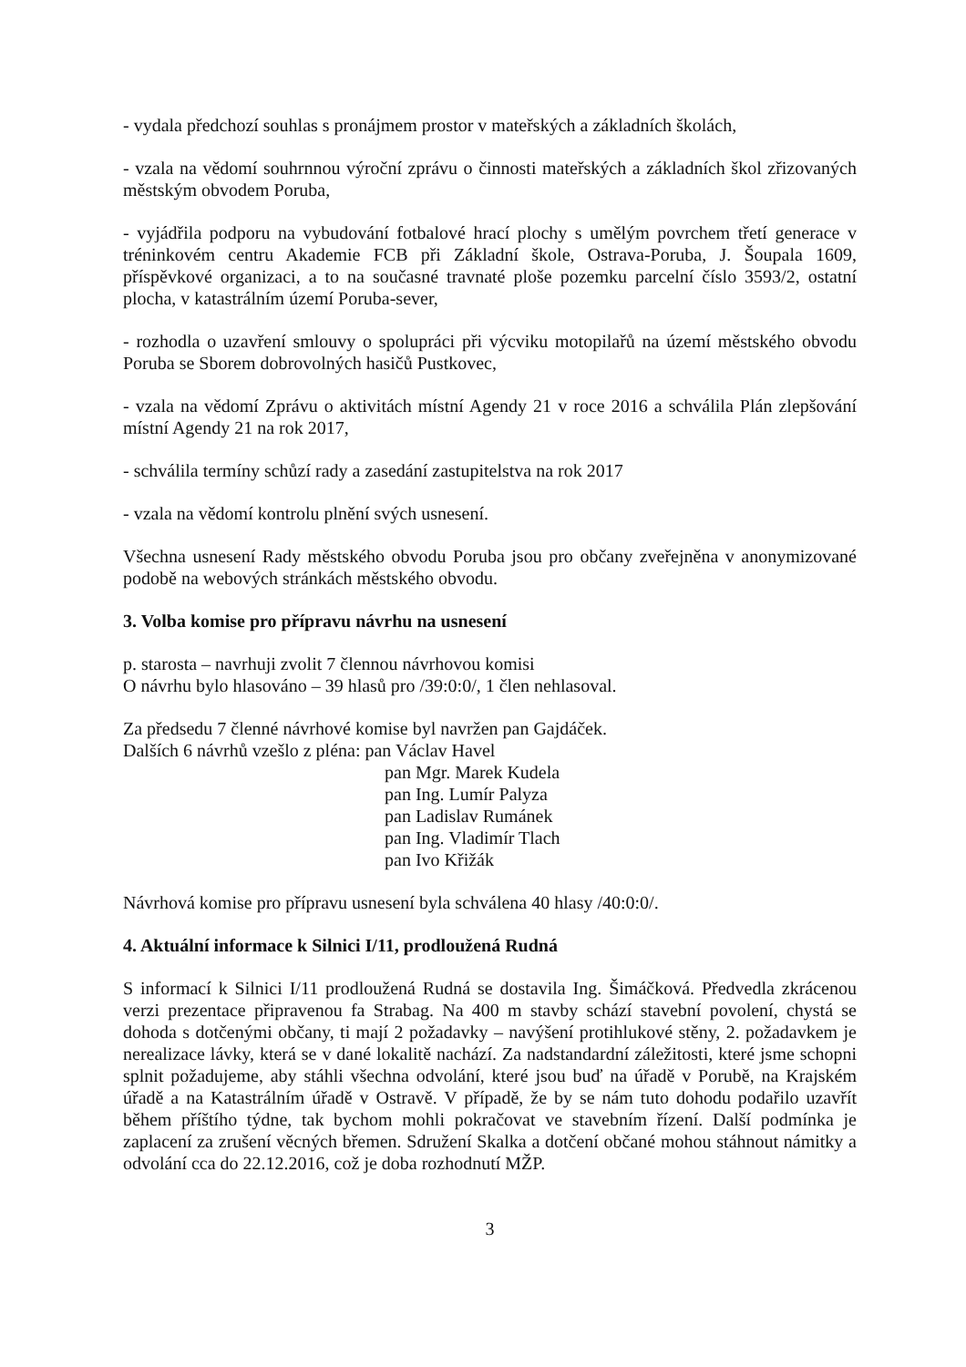- vydala předchozí souhlas s pronájmem prostor v mateřských a základních školách,
- vzala na vědomí souhrnnou výroční zprávu o činnosti mateřských a základních škol zřizovaných městským obvodem Poruba,
- vyjádřila podporu na vybudování fotbalové hrací plochy s umělým povrchem třetí generace v tréninkovém centru Akademie FCB při Základní škole, Ostrava-Poruba, J. Šoupala 1609, příspěvkové organizaci, a to na současné travnaté ploše pozemku parcelní číslo 3593/2, ostatní plocha, v katastrálním území Poruba-sever,
- rozhodla o uzavření smlouvy o spolupráci při výcviku motopilařů na území městského obvodu Poruba se Sborem dobrovolných hasičů Pustkovec,
- vzala na vědomí Zprávu o aktivitách místní Agendy 21 v roce 2016 a schválila Plán zlepšování místní Agendy 21 na rok 2017,
- schválila termíny schůzí rady a zasedání zastupitelstva na rok 2017
- vzala na vědomí kontrolu plnění svých usnesení.
Všechna usnesení Rady městského obvodu Poruba jsou pro občany zveřejněna v anonymizované podobě na webových stránkách městského obvodu.
3. Volba komise pro přípravu návrhu na usnesení
p. starosta – navrhuji zvolit 7 člennou návrhovou komisi
O návrhu bylo hlasováno – 39 hlasů pro /39:0:0/, 1 člen nehlasoval.
Za předsedu 7 členné návrhové komise byl navržen pan Gajdáček.
Dalších 6 návrhů vzešlo z pléna: pan Václav Havel
pan Mgr. Marek Kudela
pan Ing. Lumír Palyza
pan Ladislav Rumánek
pan Ing. Vladimír Tlach
pan Ivo Křižák
Návrhová komise pro přípravu usnesení byla schválena 40 hlasy /40:0:0/.
4. Aktuální informace k Silnici I/11, prodloužená Rudná
S informací k Silnici I/11 prodloužená Rudná se dostavila Ing. Šimáčková. Předvedla zkrácenou verzi prezentace připravenou fa Strabag. Na 400 m stavby schází stavební povolení, chystá se dohoda s dotčenými občany, ti mají 2 požadavky – navýšení protihlukové stěny, 2. požadavkem je nerealizace lávky, která se v dané lokalitě nachází. Za nadstandardní záležitosti, které jsme schopni splnit požadujeme, aby stáhli všechna odvolání, které jsou buď na úřadě v Porubě, na Krajském úřadě a na Katastrálním úřadě v Ostravě. V případě, že by se nám tuto dohodu podařilo uzavřít během příštího týdne, tak bychom mohli pokračovat ve stavebním řízení. Další podmínka je zaplacení za zrušení věcných břemen. Sdružení Skalka a dotčení občané mohou stáhnout námitky a odvolání cca do 22.12.2016, což je doba rozhodnutí MŽP.
3